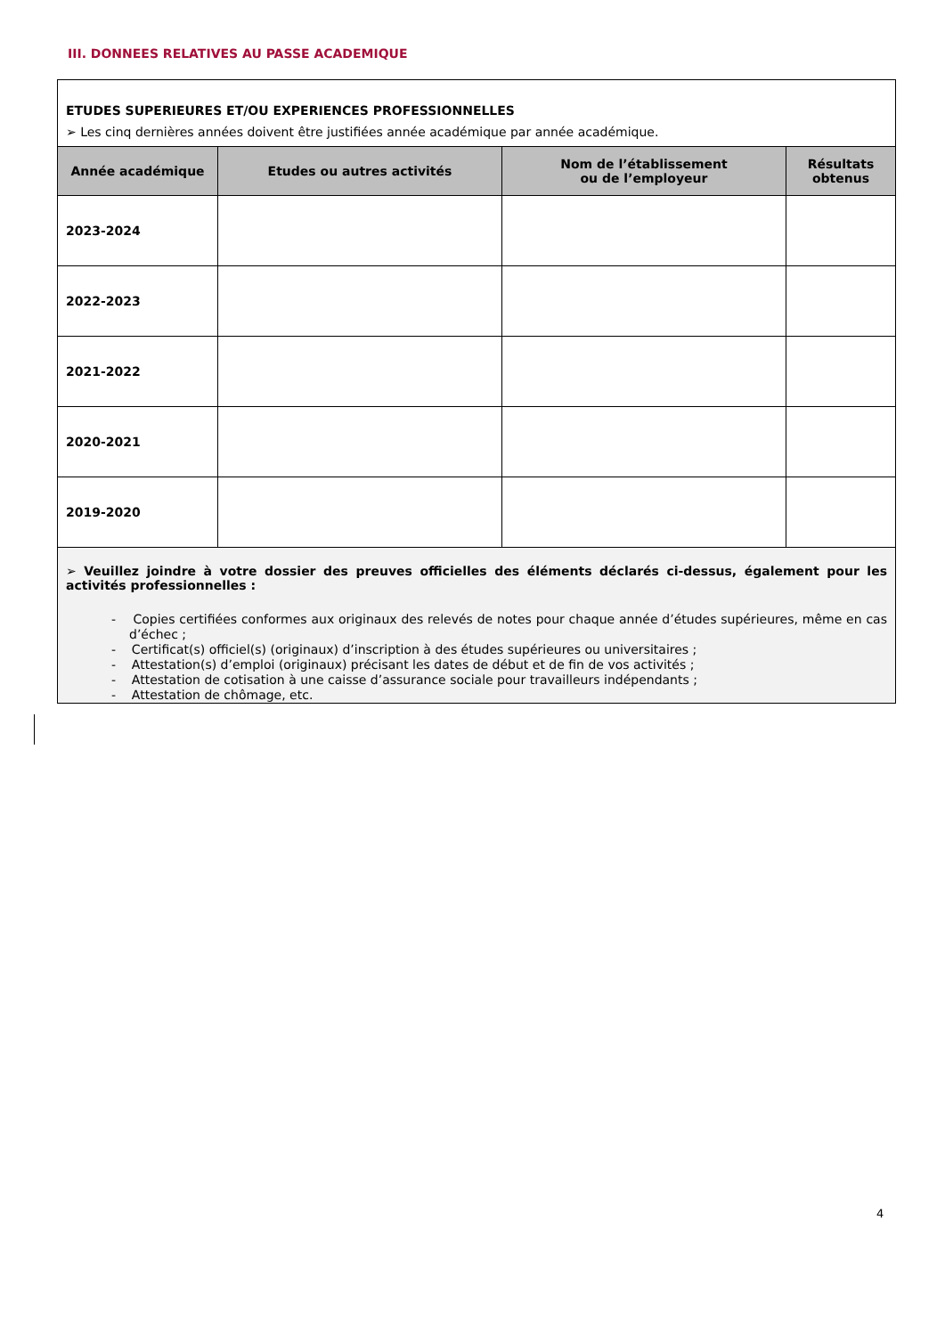III. DONNEES RELATIVES AU PASSE ACADEMIQUE
| ETUDES SUPERIEURES ET/OU EXPERIENCES PROFESSIONNELLES ➢ Les cinq dernières années doivent être justifiées année académique par année académique. | | | |
| Année académique | Etudes ou autres activités | Nom de l’établissement ou de l’employeur | Résultats obtenus |
| 2023-2024 | | | |
| 2022-2023 | | | |
| 2021-2022 | | | |
| 2020-2021 | | | |
| 2019-2020 | | | |
| ➢ Veuillez joindre à votre dossier des preuves officielles des éléments déclarés ci-dessus, également pour les activités professionnelles : - Copies certifiées conformes aux originaux des relevés de notes pour chaque année d’études supérieures, même en cas d’échec ; - Certificat(s) officiel(s) (originaux) d’inscription à des études supérieures ou universitaires ; - Attestation(s) d’emploi (originaux) précisant les dates de début et de fin de vos activités ; - Attestation de cotisation à une caisse d’assurance sociale pour travailleurs indépendants ; - Attestation de chômage, etc. | | | |
4